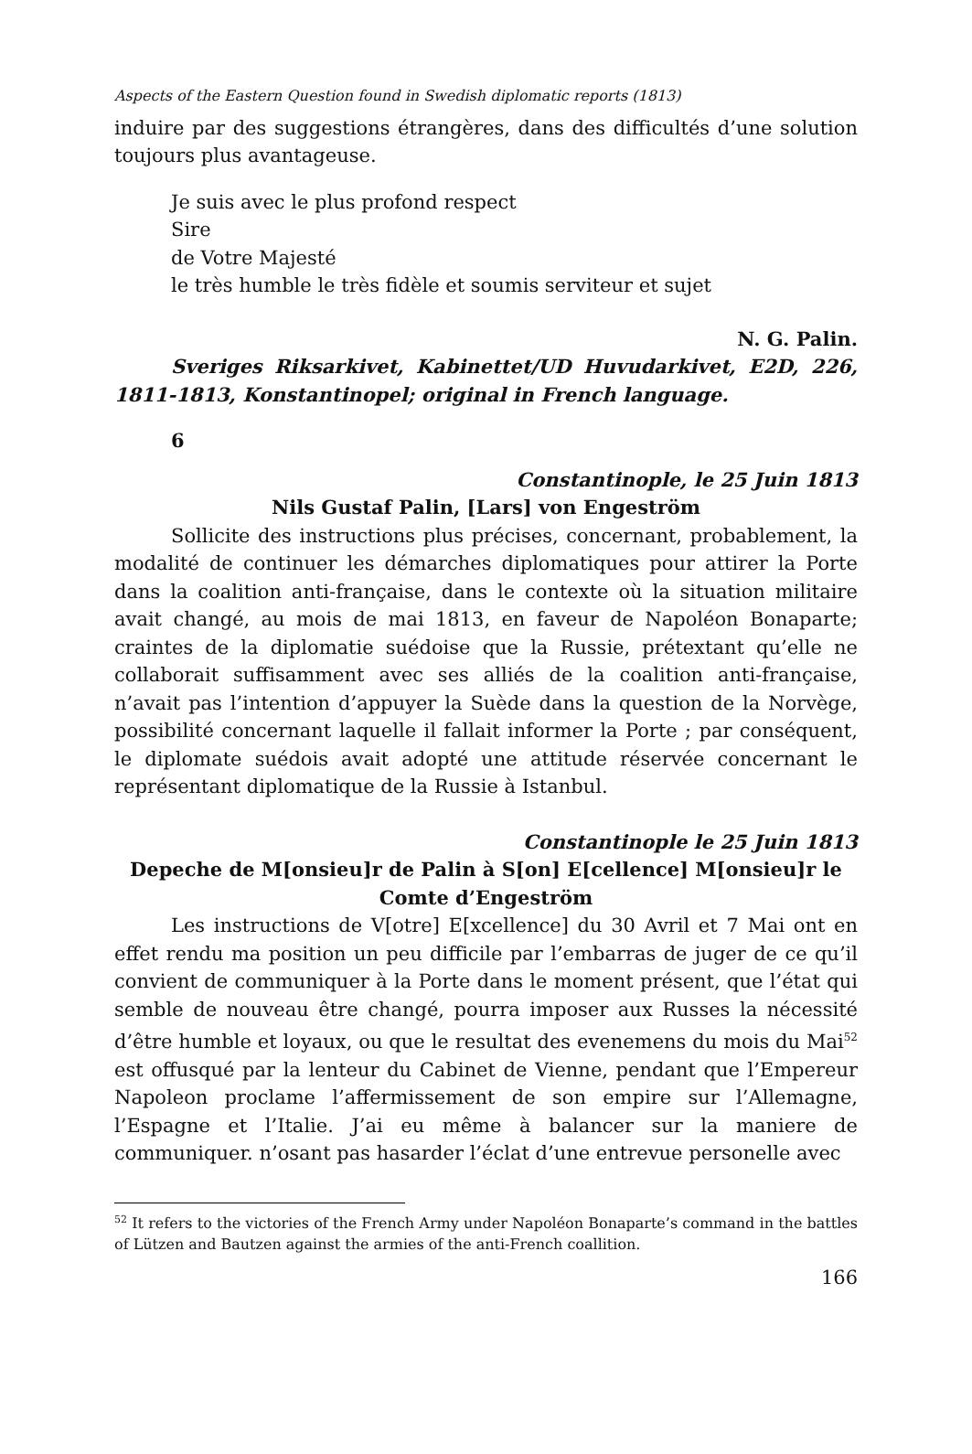Aspects of the Eastern Question found in Swedish diplomatic reports (1813)
induire par des suggestions étrangères, dans des difficultés d’une solution toujours plus avantageuse.
Je suis avec le plus profond respect
Sire
de Votre Majesté
le très humble le très fidèle et soumis serviteur et sujet
N. G. Palin.
Sveriges Riksarkivet, Kabinettet/UD Huvudarkivet, E2D, 226, 1811-1813, Konstantinopel; original in French language.
6
Constantinople, le 25 Juin 1813
Nils Gustaf Palin, [Lars] von Engeström
Sollicite des instructions plus précises, concernant, probablement, la modalité de continuer les démarches diplomatiques pour attirer la Porte dans la coalition anti-française, dans le contexte où la situation militaire avait changé, au mois de mai 1813, en faveur de Napoléon Bonaparte; craintes de la diplomatie suédoise que la Russie, prétextant qu’elle ne collaborait suffisamment avec ses alliés de la coalition anti-française, n’avait pas l’intention d’appuyer la Suède dans la question de la Norvège, possibilité concernant laquelle il fallait informer la Porte ; par conséquent, le diplomate suédois avait adopté une attitude réservée concernant le représentant diplomatique de la Russie à Istanbul.
Constantinople le 25 Juin 1813
Depeche de M[onsieu]r de Palin à S[on] E[cellence] M[onsieu]r le
Comte d’Engeström
Les instructions de V[otre] E[xcellence] du 30 Avril et 7 Mai ont en effet rendu ma position un peu difficile par l’embarras de juger de ce qu’il convient de communiquer à la Porte dans le moment présent, que l’état qui semble de nouveau être changé, pourra imposer aux Russes la nécessité d’être humble et loyaux, ou que le resultat des evenemens du mois du Mai<sup>52</sup> est offusqué par la lenteur du Cabinet de Vienne, pendant que l’Empereur Napoleon proclame l’affermissement de son empire sur l’Allemagne, l’Espagne et l’Italie. J’ai eu même à balancer sur la maniere de communiquer. n’osant pas hasarder l’éclat d’une entrevue personelle avec
<sup>52</sup> It refers to the victories of the French Army under Napoléon Bonaparte’s command in the battles of Lützen and Bautzen against the armies of the anti-French coallition.
166